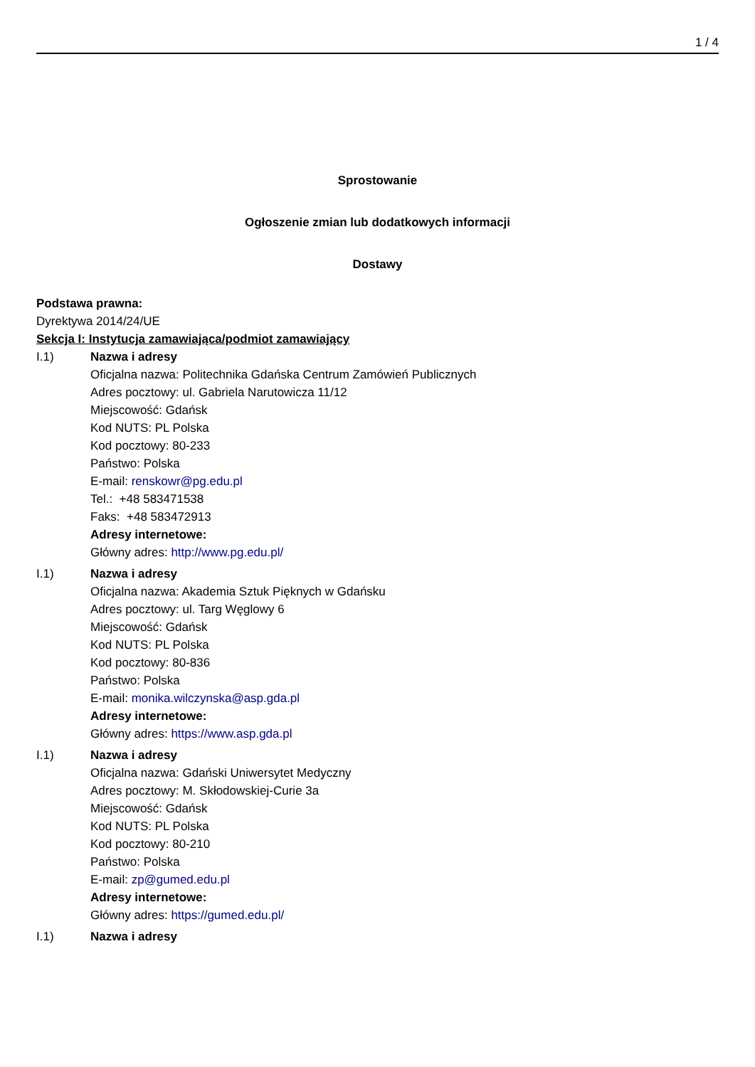1 / 4
Sprostowanie
Ogłoszenie zmian lub dodatkowych informacji
Dostawy
Podstawa prawna:
Dyrektywa 2014/24/UE
Sekcja I: Instytucja zamawiająca/podmiot zamawiający
I.1)
Nazwa i adresy
Oficjalna nazwa: Politechnika Gdańska Centrum Zamówień Publicznych
Adres pocztowy: ul. Gabriela Narutowicza 11/12
Miejscowość: Gdańsk
Kod NUTS: PL Polska
Kod pocztowy: 80-233
Państwo: Polska
E-mail: renskowr@pg.edu.pl
Tel.: +48 583471538
Faks: +48 583472913
Adresy internetowe:
Główny adres: http://www.pg.edu.pl/
I.1)
Nazwa i adresy
Oficjalna nazwa: Akademia Sztuk Pięknych w Gdańsku
Adres pocztowy: ul. Targ Węglowy 6
Miejscowość: Gdańsk
Kod NUTS: PL Polska
Kod pocztowy: 80-836
Państwo: Polska
E-mail: monika.wilczynska@asp.gda.pl
Adresy internetowe:
Główny adres: https://www.asp.gda.pl
I.1)
Nazwa i adresy
Oficjalna nazwa: Gdański Uniwersytet Medyczny
Adres pocztowy: M. Skłodowskiej-Curie 3a
Miejscowość: Gdańsk
Kod NUTS: PL Polska
Kod pocztowy: 80-210
Państwo: Polska
E-mail: zp@gumed.edu.pl
Adresy internetowe:
Główny adres: https://gumed.edu.pl/
I.1)
Nazwa i adresy